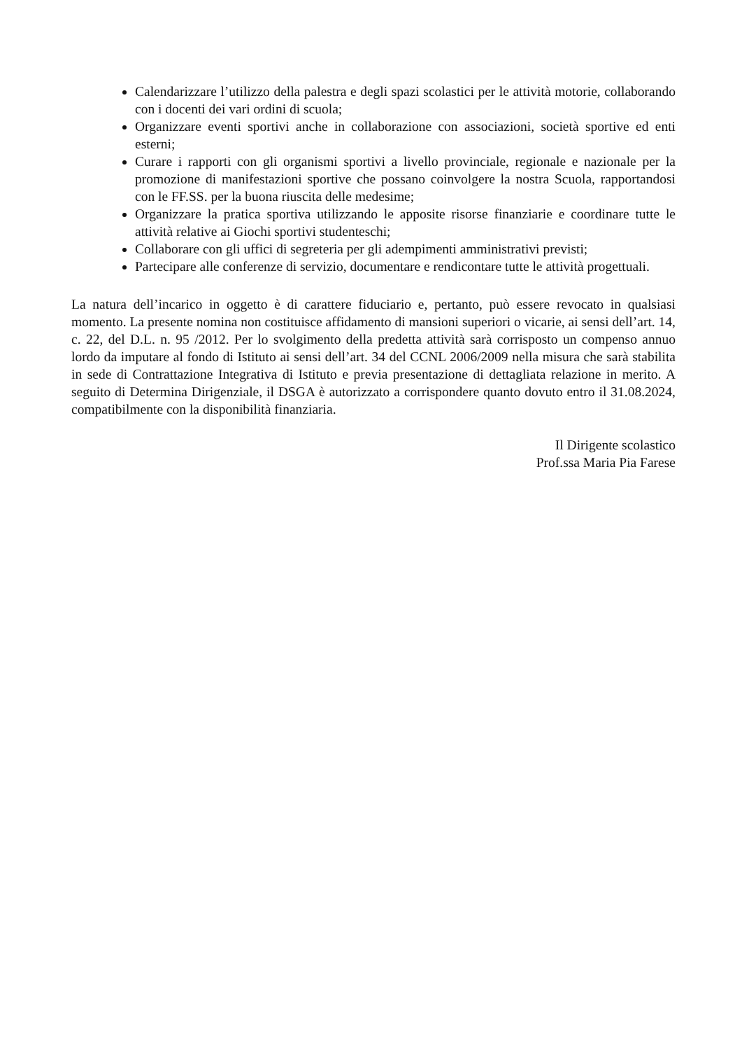Calendarizzare l’utilizzo della palestra e degli spazi scolastici per le attività motorie, collaborando con i docenti dei vari ordini di scuola;
Organizzare eventi sportivi anche in collaborazione con associazioni, società sportive ed enti esterni;
Curare i rapporti con gli organismi sportivi a livello provinciale, regionale e nazionale per la promozione di manifestazioni sportive che possano coinvolgere la nostra Scuola, rapportandosi con le FF.SS. per la buona riuscita delle medesime;
Organizzare la pratica sportiva utilizzando le apposite risorse finanziarie e coordinare tutte le attività relative ai Giochi sportivi studenteschi;
Collaborare con gli uffici di segreteria per gli adempimenti amministrativi previsti;
Partecipare alle conferenze di servizio, documentare e rendicontare tutte le attività progettuali.
La natura dell’incarico in oggetto è di carattere fiduciario e, pertanto, può essere revocato in qualsiasi momento. La presente nomina non costituisce affidamento di mansioni superiori o vicarie, ai sensi dell’art. 14, c. 22, del D.L. n. 95 /2012. Per lo svolgimento della predetta attività sarà corrisposto un compenso annuo lordo da imputare al fondo di Istituto ai sensi dell’art. 34 del CCNL 2006/2009 nella misura che sarà stabilita in sede di Contrattazione Integrativa di Istituto e previa presentazione di dettagliata relazione in merito. A seguito di Determina Dirigenziale, il DSGA è autorizzato a corrispondere quanto dovuto entro il 31.08.2024, compatibilmente con la disponibilità finanziaria.
Il Dirigente scolastico
Prof.ssa Maria Pia Farese